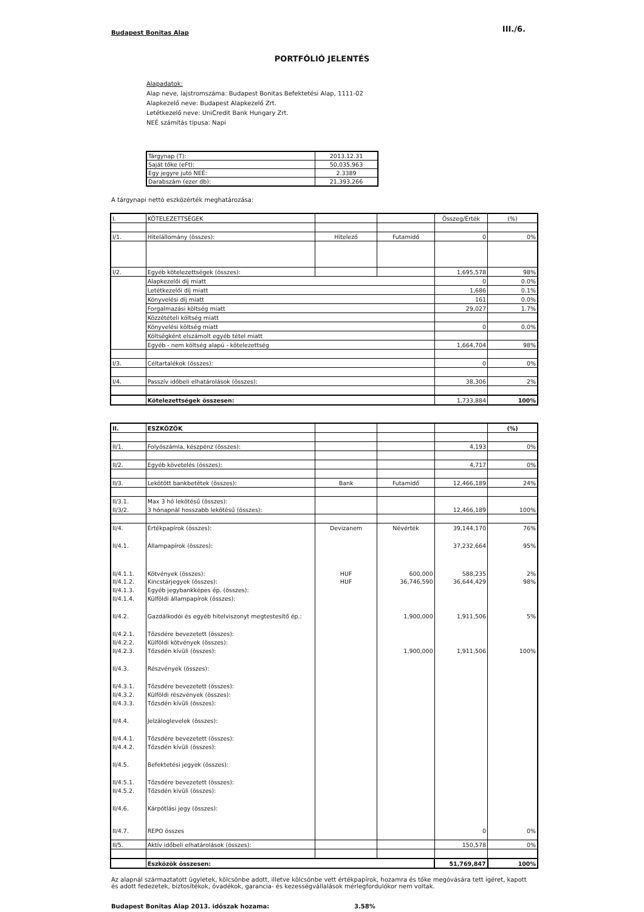Budapest Bonitas Alap III./6.
PORTFÓLIÓ JELENTÉS
Alapadatok:
Alap neve, lajstromszáma: Budapest Bonitas Befektetési Alap, 1111-02
Alapkezelő neve: Budapest Alapkezelő Zrt.
Letétkezelő neve: UniCredit Bank Hungary Zrt.
NEÉ számítás típusa: Napi
| Tárgynap (T): | 2013.12.31 |
| Saját tőke (eFt): | 50,035,963 |
| Egy jegyre jutó NEÉ: | 2.3389 |
| Darabszám (ezer db): | 21,393,266 |
A tárgynapi nettó eszközérték meghatározása:
| I. | KÖTELEZETTSÉGEK | | | Összeg/Érték | (%) |
| I/1. | Hitelállomány (összes): | Hitelező | Futamidő | 0 | 0% |
| I/2. | Egyéb kötelezettségek (összes): | | | 1,695,578 | 98% |
| | Alapkezelői díj miatt | | | 0 | 0.0% |
| | Letétkezelői díj miatt | | | 1,686 | 0.1% |
| | Könyvelési díj miatt | | | 161 | 0.0% |
| | Forgalmazási költség miatt | | | 29,027 | 1.7% |
| | Közzétételi költség miatt | | | | |
| | Könyvelési költség miatt | | | 0 | 0.0% |
| | Költségként elszámolt egyéb tétel miatt | | | | |
| | Egyéb - nem költség alapú - kötelezettség | | | 1,664,704 | 98% |
| I/3. | Céltartalékok (összes): | | | 0 | 0% |
| I/4. | Passzív időbeli elhatárolások (összes): | | | 38,306 | 2% |
| | Kötelezettségek összesen: | | | 1,733,884 | 100% |
| II. | ESZKÖZÖK | | | | (%) |
| II/1. | Folyószámla, készpénz (összes): | | | 4,193 | 0% |
| II/2. | Egyéb követelés (összes): | | | 4,717 | 0% |
| II/3. | Lekötött bankbetétek (összes): | Bank | Futamidő | 12,466,189 | 24% |
| II/3.1. | Max 3 hó lekötésű (összes): | | | | |
| II/3/2. | 3 hónapnál hosszabb lekötésű (összes): | | | 12,466,189 | 100% |
| II/4. | Értékpapírok (összes): | Devizanem | Névérték | 39,144,170 | 76% |
| II/4.1. | Állampapírok (összes): | | | 37,232,664 | 95% |
| II/4.1.1. | Kötvények (összes): | HUF | 600,000 | 588,235 | 2% |
| II/4.1.2. | Kincstárjegyek (összes): | HUF | 36,746,590 | 36,644,429 | 98% |
| II/4.1.3. | Egyéb jegybankképes ép. (összes): | | | | |
| II/4.1.4. | Külföldi állampapírok (összes): | | | | |
| II/4.2. | Gazdálkodói és egyéb hitelviszonyt megtestesítő ép.: | | 1,900,000 | 1,911,506 | 5% |
| II/4.2.1. | Tőzsdére bevezetett (összes): | | | | |
| II/4.2.2. | Külföldi kötvények (összes): | | | | |
| II/4.2.3. | Tőzsdén kívüli (összes): | | 1,900,000 | 1,911,506 | 100% |
| II/4.3. | Részvények (összes): | | | | |
| II/4.3.1. | Tőzsdére bevezetett (összes): | | | | |
| II/4.3.2. | Külföldi részvények (összes): | | | | |
| II/4.3.3. | Tőzsdén kívüli (összes): | | | | |
| II/4.4. | Jelzáloglevelek (összes): | | | | |
| II/4.4.1. | Tőzsdére bevezetett (összes): | | | | |
| II/4.4.2. | Tőzsdén kívüli (összes): | | | | |
| II/4.5. | Befektetési jegyek (összes): | | | | |
| II/4.5.1. | Tőzsdére bevezetett (összes): | | | | |
| II/4.5.2. | Tőzsdén kívüli (összes): | | | | |
| II/4.6. | Kárpótlási jegy (összes): | | | | |
| II/4.7. | REPO összes | | | 0 | 0% |
| II/5. | Aktív időbeli elhatárolások (összes): | | | 150,578 | 0% |
| | Eszközök összesen: | | | 51,769,847 | 100% |
Az alapnál származtatott ügyletek, kölcsönbe adott, illetve kölcsönbe vett értékpapírok, hozamra és tőke megóvására tett ígéret, kapott és adott fedezetek, biztosítékok, óvadékok, garancia- és kezességvállalások mérlegfordulókor nem voltak.
Budapest Bonitas Alap 2013. időszak hozama: 3.58%